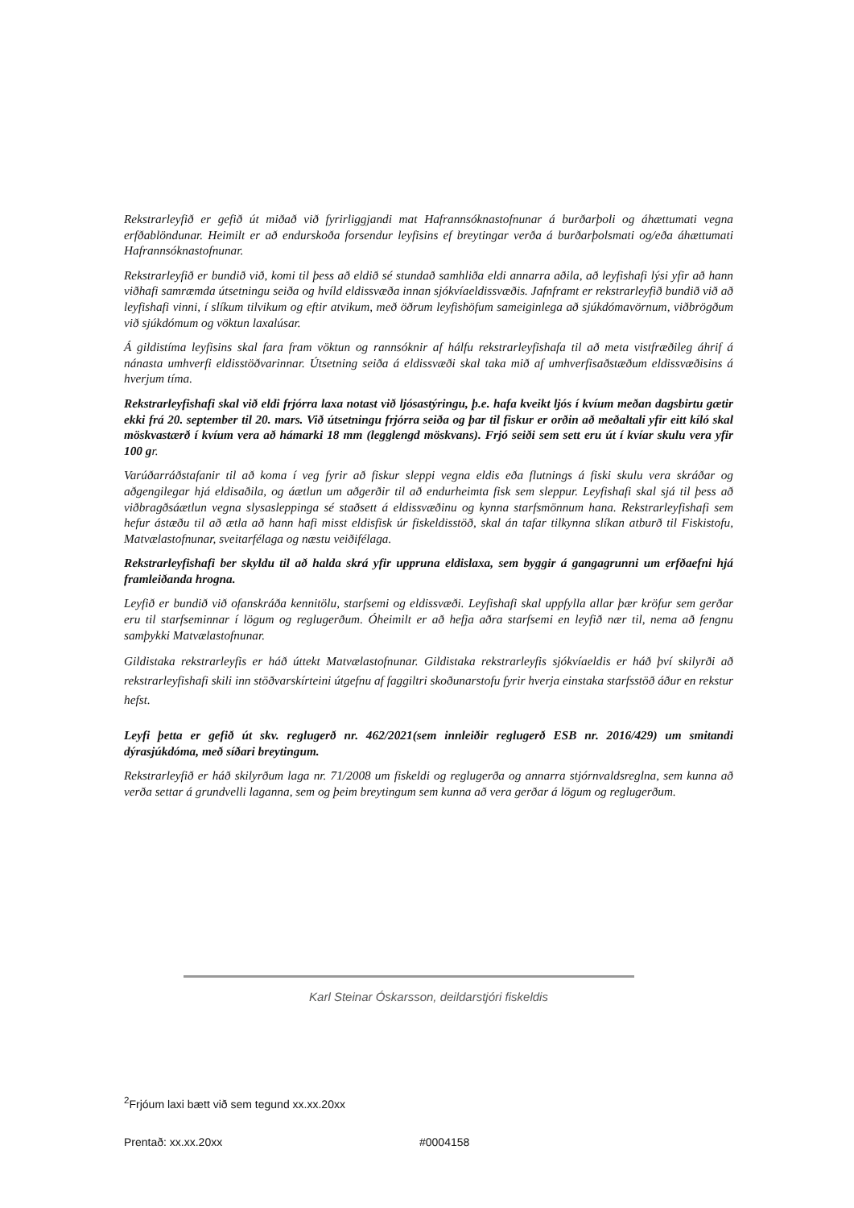Rekstrarleyfið er gefið út miðað við fyrirliggjandi mat Hafrannsóknastofnunar á burðarþoli og áhættumati vegna erfðablöndunar. Heimilt er að endurskoða forsendur leyfisins ef breytingar verða á burðarþolsmati og/eða áhættumati Hafrannsóknastofnunar.
Rekstrarleyfið er bundið við, komi til þess að eldið sé stundað samhliða eldi annarra aðila, að leyfishafi lýsi yfir að hann viðhafi samræmda útsetningu seiða og hvíld eldissvæða innan sjókvíaeldissvæðis. Jafnframt er rekstrarleyfið bundið við að leyfishafi vinni, í slíkum tilvikum og eftir atvikum, með öðrum leyfishöfum sameiginlega að sjúkdómavörnum, viðbrögðum við sjúkdómum og vöktun laxalúsar.
Á gildistíma leyfisins skal fara fram vöktun og rannsóknir af hálfu rekstrarleyfishafa til að meta vistfræðileg áhrif á nánasta umhverfi eldisstöðvarinnar. Útsetning seiða á eldissvæði skal taka mið af umhverfisaðstæðum eldissvæðisins á hverjum tíma.
Rekstrarleyfishafi skal við eldi frjórra laxa notast við ljósastýringu, þ.e. hafa kveikt ljós í kvíum meðan dagsbirtu gætir ekki frá 20. september til 20. mars. Við útsetningu frjórra seiða og þar til fiskur er orðin að meðaltali yfir eitt kíló skal möskvastærð í kvíum vera að hámarki 18 mm (legglengd möskvans). Frjó seiði sem sett eru út í kvíar skulu vera yfir 100 gr.
Varúðarráðstafanir til að koma í veg fyrir að fiskur sleppi vegna eldis eða flutnings á fiski skulu vera skráðar og aðgengilegar hjá eldisaðila, og áætlun um aðgerðir til að endurheimta fisk sem sleppur. Leyfishafi skal sjá til þess að viðbragðsáætlun vegna slysasleppinga sé staðsett á eldissvæðinu og kynna starfsmönnum hana. Rekstrarleyfishafi sem hefur ástæðu til að ætla að hann hafi misst eldisfisk úr fiskeldisstöð, skal án tafar tilkynna slíkan atburð til Fiskistofu, Matvælastofnunar, sveitarfélaga og næstu veiðifélaga.
Rekstrarleyfishafi ber skyldu til að halda skrá yfir uppruna eldislaxa, sem byggir á gangagrunni um erfðaefni hjá framleiðanda hrogna.
Leyfið er bundið við ofanskráða kennitölu, starfsemi og eldissvæði. Leyfishafi skal uppfylla allar þær kröfur sem gerðar eru til starfseminnar í lögum og reglugerðum. Óheimilt er að hefja aðra starfsemi en leyfið nær til, nema að fengnu samþykki Matvælastofnunar.
Gildistaka rekstrarleyfis er háð úttekt Matvælastofnunar. Gildistaka rekstrarleyfis sjókvíaeldis er háð því skilyrði að rekstrarleyfishafi skili inn stöðvarskírteini útgefnu af faggiltri skoðunarstofu fyrir hverja einstaka starfsstöð áður en rekstur hefst.
Leyfi þetta er gefið út skv. reglugerð nr. 462/2021(sem innleiðir reglugerð ESB nr. 2016/429) um smitandi dýrasjúkdóma, með síðari breytingum.
Rekstrarleyfið er háð skilyrðum laga nr. 71/2008 um fiskeldi og reglugerða og annarra stjórnvaldsreglna, sem kunna að verða settar á grundvelli laganna, sem og þeim breytingum sem kunna að vera gerðar á lögum og reglugerðum.
Karl Steinar Óskarsson, deildarstjóri fiskeldis
<sup>2</sup> Frjóum laxi bætt við sem tegund xx.xx.20xx
Prentað: xx.xx.20xx #0004158